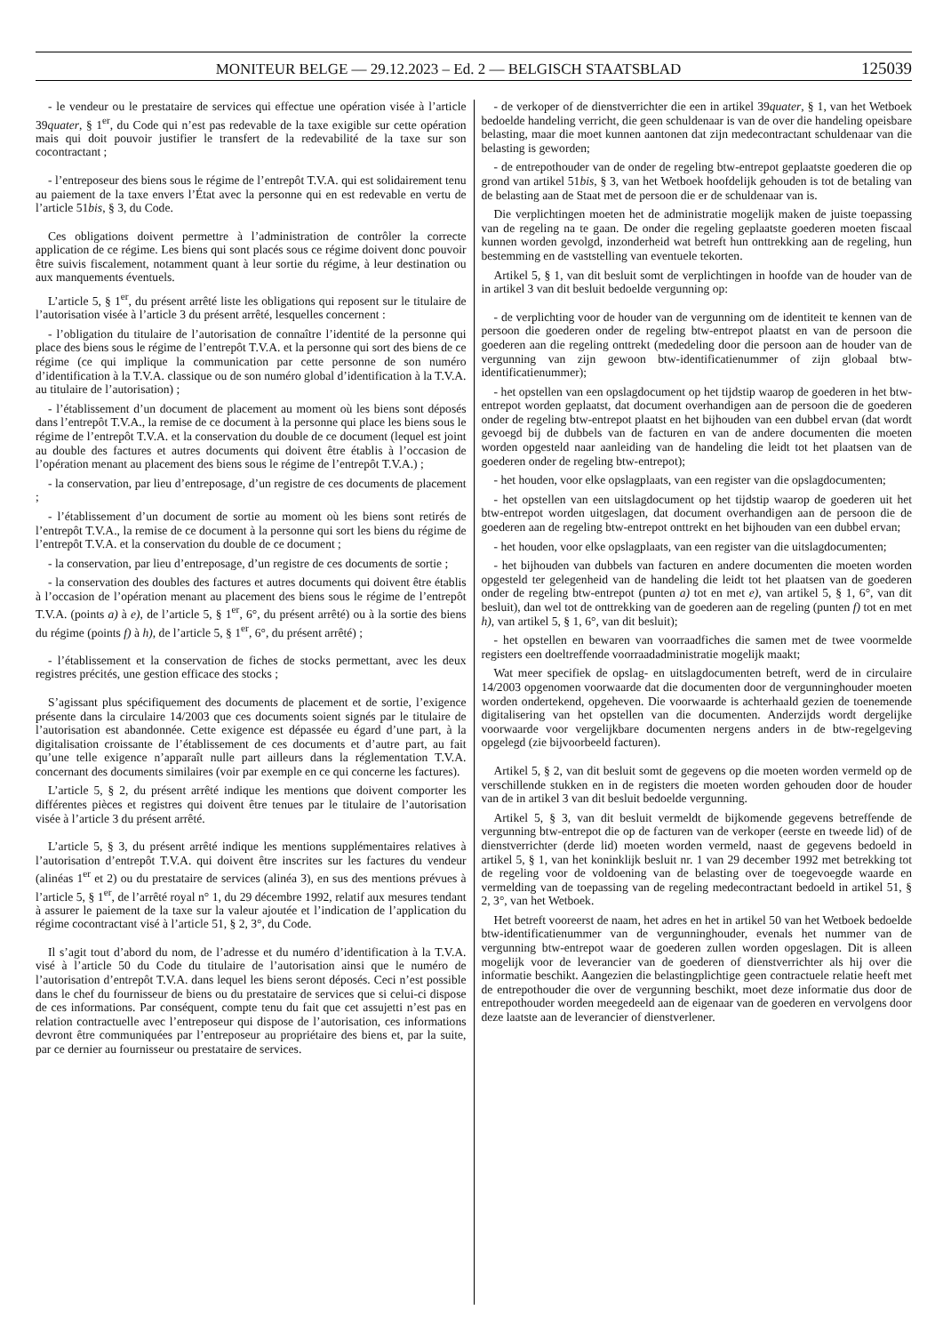MONITEUR BELGE — 29.12.2023 – Ed. 2 — BELGISCH STAATSBLAD 125039
- le vendeur ou le prestataire de services qui effectue une opération visée à l’article 39quater, § 1<sup>er</sup>, du Code qui n’est pas redevable de la taxe exigible sur cette opération mais qui doit pouvoir justifier le transfert de la redevabilité de la taxe sur son cocontractant ;
- l’entreposeur des biens sous le régime de l’entrepôt T.V.A. qui est solidairement tenu au paiement de la taxe envers l’État avec la personne qui en est redevable en vertu de l’article 51bis, § 3, du Code.
Ces obligations doivent permettre à l’administration de contrôler la correcte application de ce régime. Les biens qui sont placés sous ce régime doivent donc pouvoir être suivis fiscalement, notamment quant à leur sortie du régime, à leur destination ou aux manquements éventuels.
L’article 5, § 1<sup>er</sup>, du présent arrêté liste les obligations qui reposent sur le titulaire de l’autorisation visée à l’article 3 du présent arrêté, lesquelles concernent :
- l’obligation du titulaire de l’autorisation de connaître l’identité de la personne qui place des biens sous le régime de l’entrepôt T.V.A. et la personne qui sort des biens de ce régime (ce qui implique la communication par cette personne de son numéro d’identification à la T.V.A. classique ou de son numéro global d’identification à la T.V.A. au titulaire de l’autorisation) ;
- l’établissement d’un document de placement au moment où les biens sont déposés dans l’entrepôt T.V.A., la remise de ce document à la personne qui place les biens sous le régime de l’entrepôt T.V.A. et la conservation du double de ce document (lequel est joint au double des factures et autres documents qui doivent être établis à l’occasion de l’opération menant au placement des biens sous le régime de l’entrepôt T.V.A.) ;
- la conservation, par lieu d’entreposage, d’un registre de ces documents de placement ;
- l’établissement d’un document de sortie au moment où les biens sont retirés de l’entrepôt T.V.A., la remise de ce document à la personne qui sort les biens du régime de l’entrepôt T.V.A. et la conservation du double de ce document ;
- la conservation, par lieu d’entreposage, d’un registre de ces documents de sortie ;
- la conservation des doubles des factures et autres documents qui doivent être établis à l’occasion de l’opération menant au placement des biens sous le régime de l’entrepôt T.V.A. (points a) à e), de l’article 5, § 1<sup>er</sup>, 6°, du présent arrêté) ou à la sortie des biens du régime (points f) à h), de l’article 5, § 1<sup>er</sup>, 6°, du présent arrêté) ;
- l’établissement et la conservation de fiches de stocks permettant, avec les deux registres précités, une gestion efficace des stocks ;
S’agissant plus spécifiquement des documents de placement et de sortie, l’exigence présente dans la circulaire 14/2003 que ces documents soient signés par le titulaire de l’autorisation est abandonnée. Cette exigence est dépassée eu égard d’une part, à la digitalisation croissante de l’établissement de ces documents et d’autre part, au fait qu’une telle exigence n’apparaît nulle part ailleurs dans la réglementation T.V.A. concernant des documents similaires (voir par exemple en ce qui concerne les factures).
L’article 5, § 2, du présent arrêté indique les mentions que doivent comporter les différentes pièces et registres qui doivent être tenues par le titulaire de l’autorisation visée à l’article 3 du présent arrêté.
L’article 5, § 3, du présent arrêté indique les mentions supplémentaires relatives à l’autorisation d’entrepôt T.V.A. qui doivent être inscrites sur les factures du vendeur (alinéas 1<sup>er</sup> et 2) ou du prestataire de services (alinéa 3), en sus des mentions prévues à l’article 5, § 1<sup>er</sup>, de l’arrêté royal n° 1, du 29 décembre 1992, relatif aux mesures tendant à assurer le paiement de la taxe sur la valeur ajoutée et l’indication de l’application du régime cocontractant visé à l’article 51, § 2, 3°, du Code.
Il s’agit tout d’abord du nom, de l’adresse et du numéro d’identification à la T.V.A. visé à l’article 50 du Code du titulaire de l’autorisation ainsi que le numéro de l’autorisation d’entrepôt T.V.A. dans lequel les biens seront déposés. Ceci n’est possible dans le chef du fournisseur de biens ou du prestataire de services que si celui-ci dispose de ces informations. Par conséquent, compte tenu du fait que cet assujetti n’est pas en relation contractuelle avec l’entreposeur qui dispose de l’autorisation, ces informations devront être communiquées par l’entreposeur au propriétaire des biens et, par la suite, par ce dernier au fournisseur ou prestataire de services.
- de verkoper of de dienstverrichter die een in artikel 39quater, § 1, van het Wetboek bedoelde handeling verricht, die geen schuldenaar is van de over die handeling opeisbare belasting, maar die moet kunnen aantonen dat zijn medecontractant schuldenaar van die belasting is geworden;
- de entrepothouder van de onder de regeling btw-entrepot geplaatste goederen die op grond van artikel 51bis, § 3, van het Wetboek hoofdelijk gehouden is tot de betaling van de belasting aan de Staat met de persoon die er de schuldenaar van is.
Die verplichtingen moeten het de administratie mogelijk maken de juiste toepassing van de regeling na te gaan. De onder die regeling geplaatste goederen moeten fiscaal kunnen worden gevolgd, inzonderheid wat betreft hun onttrekking aan de regeling, hun bestemming en de vaststelling van eventuele tekorten.
Artikel 5, § 1, van dit besluit somt de verplichtingen in hoofde van de houder van de in artikel 3 van dit besluit bedoelde vergunning op:
- de verplichting voor de houder van de vergunning om de identiteit te kennen van de persoon die goederen onder de regeling btw-entrepot plaatst en van de persoon die goederen aan die regeling onttrekt (mededeling door die persoon aan de houder van de vergunning van zijn gewoon btw-identificatienummer of zijn globaal btw-identificatienummer);
- het opstellen van een opslagdocument op het tijdstip waarop de goederen in het btw-entrepot worden geplaatst, dat document overhandigen aan de persoon die de goederen onder de regeling btw-entrepot plaatst en het bijhouden van een dubbel ervan (dat wordt gevoegd bij de dubbels van de facturen en van de andere documenten die moeten worden opgesteld naar aanleiding van de handeling die leidt tot het plaatsen van de goederen onder de regeling btw-entrepot);
- het houden, voor elke opslagplaats, van een register van die opslagdocumenten;
- het opstellen van een uitslagdocument op het tijdstip waarop de goederen uit het btw-entrepot worden uitgeslagen, dat document overhandigen aan de persoon die de goederen aan de regeling btw-entrepot onttrekt en het bijhouden van een dubbel ervan;
- het houden, voor elke opslagplaats, van een register van die uitslagdocumenten;
- het bijhouden van dubbels van facturen en andere documenten die moeten worden opgesteld ter gelegenheid van de handeling die leidt tot het plaatsen van de goederen onder de regeling btw-entrepot (punten a) tot en met e), van artikel 5, § 1, 6°, van dit besluit), dan wel tot de onttrekking van de goederen aan de regeling (punten f) tot en met h), van artikel 5, § 1, 6°, van dit besluit);
- het opstellen en bewaren van voorraadfiches die samen met de twee voormelde registers een doeltreffende voorraadadministratie mogelijk maakt;
Wat meer specifiek de opslag- en uitslagdocumenten betreft, werd de in circulaire 14/2003 opgenomen voorwaarde dat die documenten door de vergunninghouder moeten worden ondertekend, opgeheven. Die voorwaarde is achterhaald gezien de toenemende digitalisering van het opstellen van die documenten. Anderzijds wordt dergelijke voorwaarde voor vergelijkbare documenten nergens anders in de btw-regelgeving opgelegd (zie bijvoorbeeld facturen).
Artikel 5, § 2, van dit besluit somt de gegevens op die moeten worden vermeld op de verschillende stukken en in de registers die moeten worden gehouden door de houder van de in artikel 3 van dit besluit bedoelde vergunning.
Artikel 5, § 3, van dit besluit vermeldt de bijkomende gegevens betreffende de vergunning btw-entrepot die op de facturen van de verkoper (eerste en tweede lid) of de dienstverrichter (derde lid) moeten worden vermeld, naast de gegevens bedoeld in artikel 5, § 1, van het koninklijk besluit nr. 1 van 29 december 1992 met betrekking tot de regeling voor de voldoening van de belasting over de toegevoegde waarde en vermelding van de toepassing van de regeling medecontractant bedoeld in artikel 51, § 2, 3°, van het Wetboek.
Het betreft vooreerst de naam, het adres en het in artikel 50 van het Wetboek bedoelde btw-identificatienummer van de vergunninghouder, evenals het nummer van de vergunning btw-entrepot waar de goederen zullen worden opgeslagen. Dit is alleen mogelijk voor de leverancier van de goederen of dienstverrichter als hij over die informatie beschikt. Aangezien die belastingplichtige geen contractuele relatie heeft met de entrepothouder die over de vergunning beschikt, moet deze informatie dus door de entrepothouder worden meegedeeld aan de eigenaar van de goederen en vervolgens door deze laatste aan de leverancier of dienstverlener.